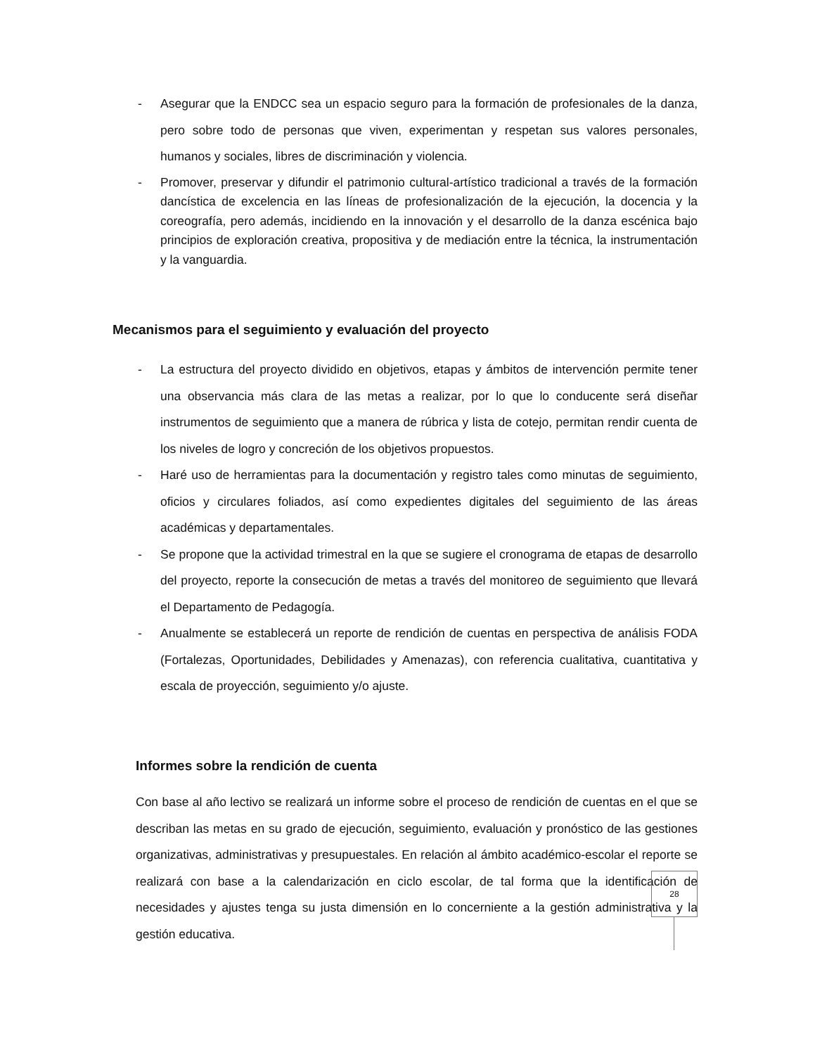- Asegurar que la ENDCC sea un espacio seguro para la formación de profesionales de la danza, pero sobre todo de personas que viven, experimentan y respetan sus valores personales, humanos y sociales, libres de discriminación y violencia.
- Promover, preservar y difundir el patrimonio cultural-artístico tradicional a través de la formación dancística de excelencia en las líneas de profesionalización de la ejecución, la docencia y la coreografía, pero además, incidiendo en la innovación y el desarrollo de la danza escénica bajo principios de exploración creativa, propositiva y de mediación entre la técnica, la instrumentación y la vanguardia.
Mecanismos para el seguimiento y evaluación del proyecto
- La estructura del proyecto dividido en objetivos, etapas y ámbitos de intervención permite tener una observancia más clara de las metas a realizar, por lo que lo conducente será diseñar instrumentos de seguimiento que a manera de rúbrica y lista de cotejo, permitan rendir cuenta de los niveles de logro y concreción de los objetivos propuestos.
- Haré uso de herramientas para la documentación y registro tales como minutas de seguimiento, oficios y circulares foliados, así como expedientes digitales del seguimiento de las áreas académicas y departamentales.
- Se propone que la actividad trimestral en la que se sugiere el cronograma de etapas de desarrollo del proyecto, reporte la consecución de metas a través del monitoreo de seguimiento que llevará el Departamento de Pedagogía.
- Anualmente se establecerá un reporte de rendición de cuentas en perspectiva de análisis FODA (Fortalezas, Oportunidades, Debilidades y Amenazas), con referencia cualitativa, cuantitativa y escala de proyección, seguimiento y/o ajuste.
Informes sobre la rendición de cuenta
Con base al año lectivo se realizará un informe sobre el proceso de rendición de cuentas en el que se describan las metas en su grado de ejecución, seguimiento, evaluación y pronóstico de las gestiones organizativas, administrativas y presupuestales. En relación al ámbito académico-escolar el reporte se realizará con base a la calendarización en ciclo escolar, de tal forma que la identificación de necesidades y ajustes tenga su justa dimensión en lo concerniente a la gestión administrativa y la gestión educativa.
28